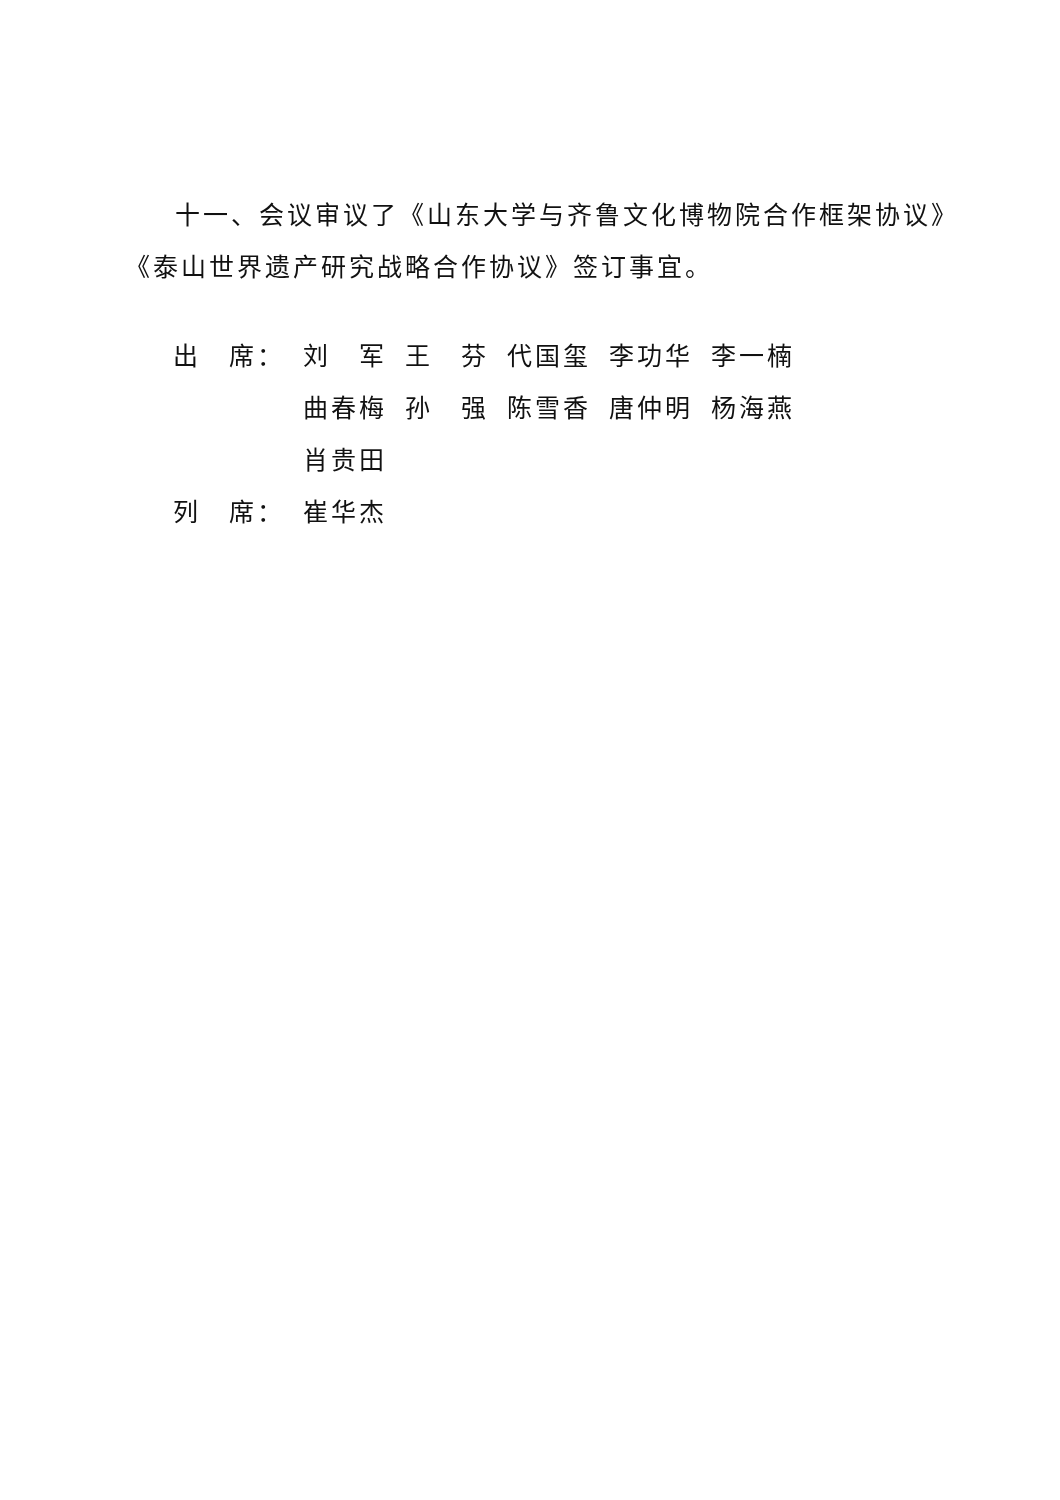十一、会议审议了《山东大学与齐鲁文化博物院合作框架协议》《泰山世界遗产研究战略合作协议》签订事宜。
| 出 席： | 刘 军 | 王 芬 | 代国玺 | 李功华 | 李一楠 |
| | 曲春梅 | 孙 强 | 陈雪香 | 唐仲明 | 杨海燕 |
| | 肖贵田 | | | | |
| 列 席： | 崔华杰 | | | | |